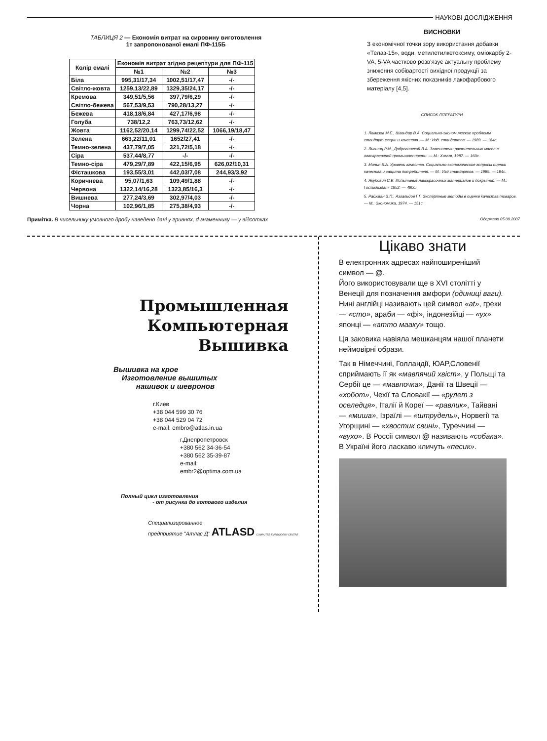НАУКОВІ ДОСЛІДЖЕННЯ
ТАБЛИЦЯ 2 — Економія витрат на сировину виготовлення
1т запропонованої емалі ПФ-115Б
| Колір емалі | Економія витрат згідно рецептури для ПФ-115 | | |
| --- | --- | --- | --- |
| | №1 | №2 | №3 |
| Біла | 995,31/17,34 | 1002,51/17,47 | -/- |
| Світло-жовта | 1259,13/22,89 | 1329,35/24,17 | -/- |
| Кремова | 349,51/5,56 | 397,79/6,29 | -/- |
| Світло-бежева | 567,53/9,53 | 790,28/13,27 | -/- |
| Бежева | 418,18/6,84 | 427,17/6,98 | -/- |
| Голуба | 738/12,2 | 763,73/12,62 | -/- |
| Жовта | 1162,52/20,14 | 1299,74/22,52 | 1066,19/18,47 |
| Зелена | 663,22/11,01 | 1652/27,41 | -/- |
| Темно-зелена | 437,79/7,05 | 321,72/5,18 | -/- |
| Сіра | 537,44/8,77 | -/- | -/- |
| Темно-сіра | 479,29/7,89 | 422,15/6,95 | 626,02/10,31 |
| Фісташкова | 193,55/3,01 | 442,03/7,08 | 244,93/3,92 |
| Коричнева | 95,07/1,63 | 109,49/1,88 | -/- |
| Червона | 1322,14/16,28 | 1323,85/16,3 | -/- |
| Вишнева | 277,24/3,69 | 302,97/4,03 | -/- |
| Чорна | 102,96/1,85 | 275,38/4,93 | -/- |
Примітка. В чисельнику умовного дробу наведено дані у гривнях, d знаменнику — у відсотках
ВИСНОВКИ
З економічної точки зору використання добавки «Телаз-15», води, метилетилкетоксиму, оміокарбу 2-VA, 5-VA частково розв'язує актуальну проблему зниження собівартості вихідної продукції за збереження якісних показників лакофарбового матеріалу [4,5].
СПИСОК ЛІТЕРАТУРИ
1. Ламазов М.Е., Швандар В.А. Социально-экономические проблемы стандартизации и качества. — М.: Изд. стандартов. — 1989. — 184с.
2. Лившиц Р.М., Добровинский Л.А. Заменители растительных масел в лакокрасочной промышленности. — М.: Химия, 1987. — 160с.
3. Минин Б.А. Уровень качества. Социально-экономические вопросы оценки качества и защита потребителя. — М.: Изд.стандартов. — 1989. — 184с.
4. Якубович С.В. Испытание лакокрасочных материалов и покрытий. — М.: Госхимиздат, 1952. — 480с.
5. Райхман Э.П., Азгальдов Г.Г. Экспертные методы в оценке качества товаров. — М.: Экономика, 1974. — 151с.
Одержано 05.09.2007
Промышленная
Компьютерная
Вышивка
Вышивка на крое
Изготовление вышитых
нашивок и шевронов
г.Киев
+38 044 599 30 76
+38 044 529 04 72
e-mail: embro@atlas.in.ua
г.Днепропетровск
+380 562 34-36-54
+380 562 35-39-87
e-mail:
embr2@optima.com.ua
Полный цикл изготовления
- от рисунка до готового изделия
Специализированное
предприятие "Атлас Д" ATLASD COMPUTER EMBROIDERY CENTRE
Цікаво знати
В електронних адресах найпоширеніший символ — @.
Його використовували ще в XVI столітті у Венеції для позначення амфори (одиниці ваги).
Нині англійці називають цей символ «at», греки — «сто», араби — «фі», індонезійці — «ух» японці — «атто мааку» тощо.
Ця заковика навіяла мешканцям нашої планети неймовірні образи.
Так в Німеччині, Голландії, ЮАР,Словенії сприймають її як «мавпячий хвіст», у Польщі та Сербії це — «мавпочка», Данії та Швеції — «хобот», Чехії та Словакії — «рулет з оселедця», Італії й Кореї — «равлик», Тайвані — «миша», Ізраїлі — «штрудель», Норвегії та Угорщині — «хвостик свині», Туреччині — «вухо». В Россії символ @ називають «собака». В Україні його ласкаво кличуть «песик».